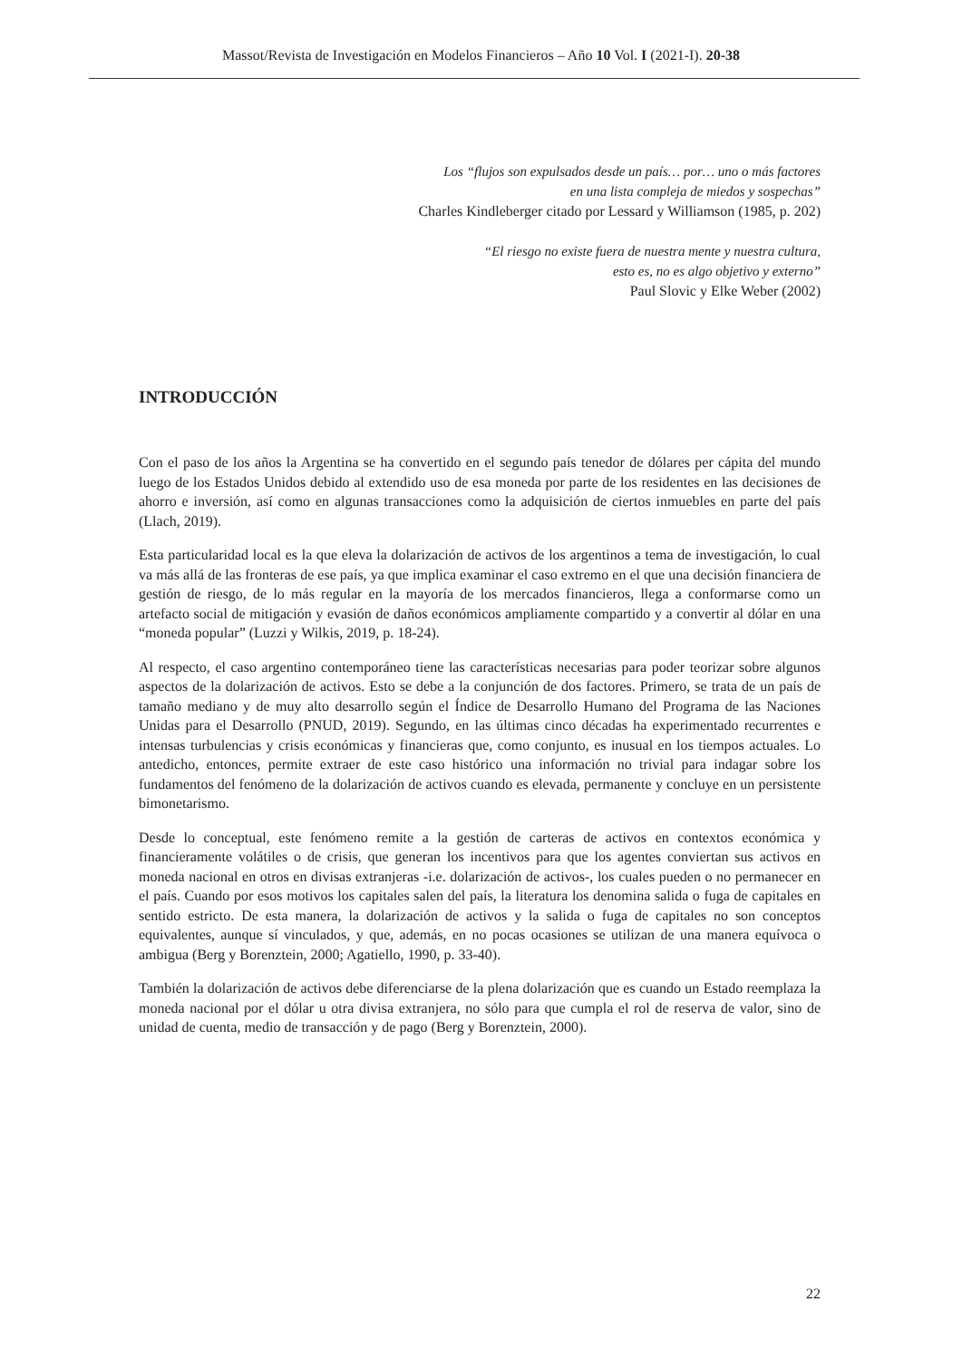Massot/Revista de Investigación en Modelos Financieros – Año 10 Vol. I (2021-I). 20-38
Los “flujos son expulsados desde un país… por… uno o más factores
en una lista compleja de miedos y sospechas”
Charles Kindleberger citado por Lessard y Williamson (1985, p. 202)
“El riesgo no existe fuera de nuestra mente y nuestra cultura,
esto es, no es algo objetivo y externo”
Paul Slovic y Elke Weber (2002)
INTRODUCCIÓN
Con el paso de los años la Argentina se ha convertido en el segundo país tenedor de dólares per cápita del mundo luego de los Estados Unidos debido al extendido uso de esa moneda por parte de los residentes en las decisiones de ahorro e inversión, así como en algunas transacciones como la adquisición de ciertos inmuebles en parte del país (Llach, 2019).
Esta particularidad local es la que eleva la dolarización de activos de los argentinos a tema de investigación, lo cual va más allá de las fronteras de ese país, ya que implica examinar el caso extremo en el que una decisión financiera de gestión de riesgo, de lo más regular en la mayoría de los mercados financieros, llega a conformarse como un artefacto social de mitigación y evasión de daños económicos ampliamente compartido y a convertir al dólar en una “moneda popular” (Luzzi y Wilkis, 2019, p. 18-24).
Al respecto, el caso argentino contemporáneo tiene las características necesarias para poder teorizar sobre algunos aspectos de la dolarización de activos. Esto se debe a la conjunción de dos factores. Primero, se trata de un país de tamaño mediano y de muy alto desarrollo según el Índice de Desarrollo Humano del Programa de las Naciones Unidas para el Desarrollo (PNUD, 2019). Segundo, en las últimas cinco décadas ha experimentado recurrentes e intensas turbulencias y crisis económicas y financieras que, como conjunto, es inusual en los tiempos actuales. Lo antedicho, entonces, permite extraer de este caso histórico una información no trivial para indagar sobre los fundamentos del fenómeno de la dolarización de activos cuando es elevada, permanente y concluye en un persistente bimonetarismo.
Desde lo conceptual, este fenómeno remite a la gestión de carteras de activos en contextos económica y financieramente volátiles o de crisis, que generan los incentivos para que los agentes conviertan sus activos en moneda nacional en otros en divisas extranjeras -i.e. dolarización de activos-, los cuales pueden o no permanecer en el país. Cuando por esos motivos los capitales salen del país, la literatura los denomina salida o fuga de capitales en sentido estricto. De esta manera, la dolarización de activos y la salida o fuga de capitales no son conceptos equivalentes, aunque sí vinculados, y que, además, en no pocas ocasiones se utilizan de una manera equívoca o ambigua (Berg y Borenztein, 2000; Agatiello, 1990, p. 33-40).
También la dolarización de activos debe diferenciarse de la plena dolarización que es cuando un Estado reemplaza la moneda nacional por el dólar u otra divisa extranjera, no sólo para que cumpla el rol de reserva de valor, sino de unidad de cuenta, medio de transacción y de pago (Berg y Borenztein, 2000).
22